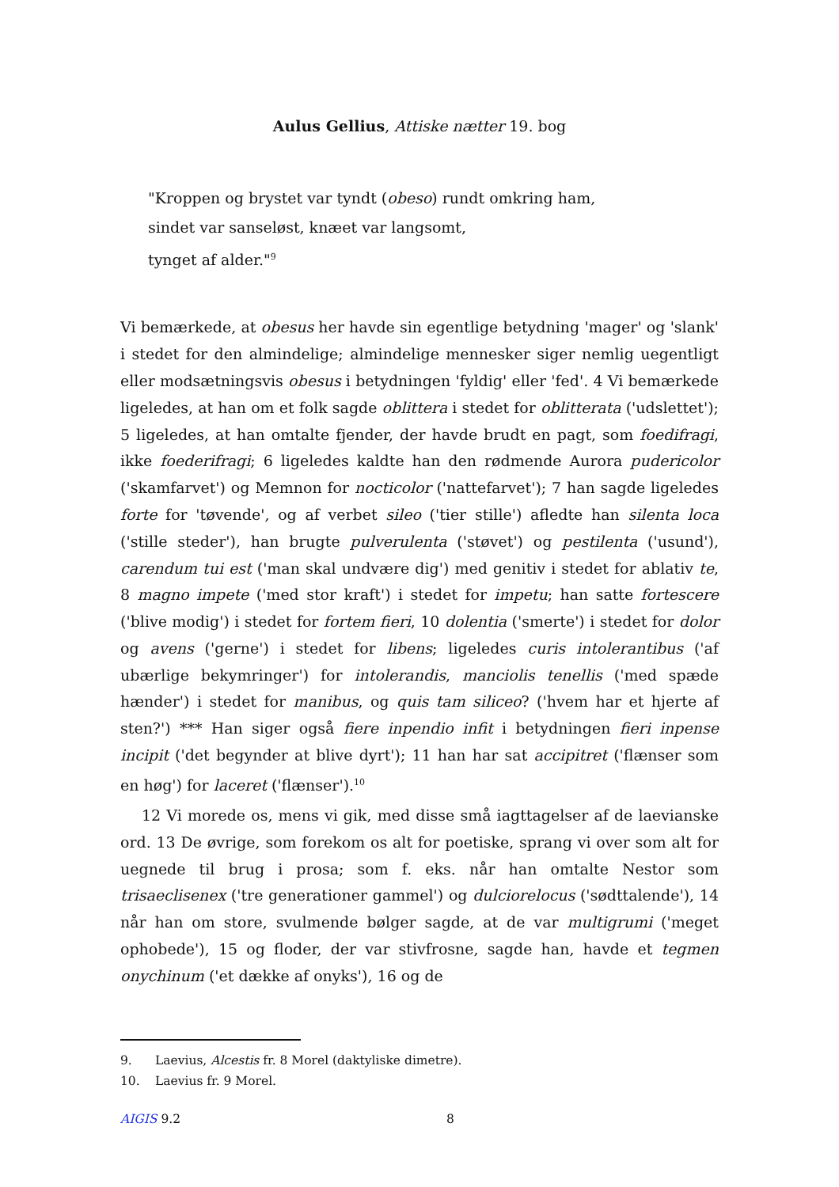Aulus Gellius, Attiske nætter 19. bog
"Kroppen og brystet var tyndt (obeso) rundt omkring ham,
sindet var sanseløst, knæet var langsomt,
tynget af alder."<sup>9</sup>
Vi bemærkede, at obesus her havde sin egentlige betydning 'mager' og 'slank' i stedet for den almindelige; almindelige mennesker siger nemlig uegentligt eller modsætningsvis obesus i betydningen 'fyldig' eller 'fed'. 4 Vi bemærkede ligeledes, at han om et folk sagde oblittera i stedet for oblitterata ('udslettet'); 5 ligeledes, at han omtalte fjender, der havde brudt en pagt, som foedifragi, ikke foederifragi; 6 ligeledes kaldte han den rødmende Aurora pudericolor ('skamfarvet') og Memnon for nocticolor ('nattefarvet'); 7 han sagde ligeledes forte for 'tøvende', og af verbet sileo ('tier stille') afledte han silenta loca ('stille steder'), han brugte pulverulenta ('støvet') og pestilenta ('usund'), carendum tui est ('man skal undvære dig') med genitiv i stedet for ablativ te, 8 magno impete ('med stor kraft') i stedet for impetu; han satte fortescere ('blive modig') i stedet for fortem fieri, 10 dolentia ('smerte') i stedet for dolor og avens ('gerne') i stedet for libens; ligeledes curis intolerantibus ('af ubærlige bekymringer') for intolerandis, manciolis tenellis ('med spæde hænder') i stedet for manibus, og quis tam siliceo? ('hvem har et hjerte af sten?') *** Han siger også fiere inpendio infit i betydningen fieri inpense incipit ('det begynder at blive dyrt'); 11 han har sat accipitret ('flænser som en høg') for laceret ('flænser').<sup>10</sup>
12 Vi morede os, mens vi gik, med disse små iagttagelser af de laevianske ord. 13 De øvrige, som forekom os alt for poetiske, sprang vi over som alt for uegnede til brug i prosa; som f. eks. når han omtalte Nestor som trisaeclisenex ('tre generationer gammel') og dulciorelocus ('sødttalende'), 14 når han om store, svulmende bølger sagde, at de var multigrumi ('meget ophobede'), 15 og floder, der var stivfrosne, sagde han, havde et tegmen onychinum ('et dække af onyks'), 16 og de
9. Laevius, Alcestis fr. 8 Morel (daktyliske dimetre).
10. Laevius fr. 9 Morel.
AIGIS 9.2 8